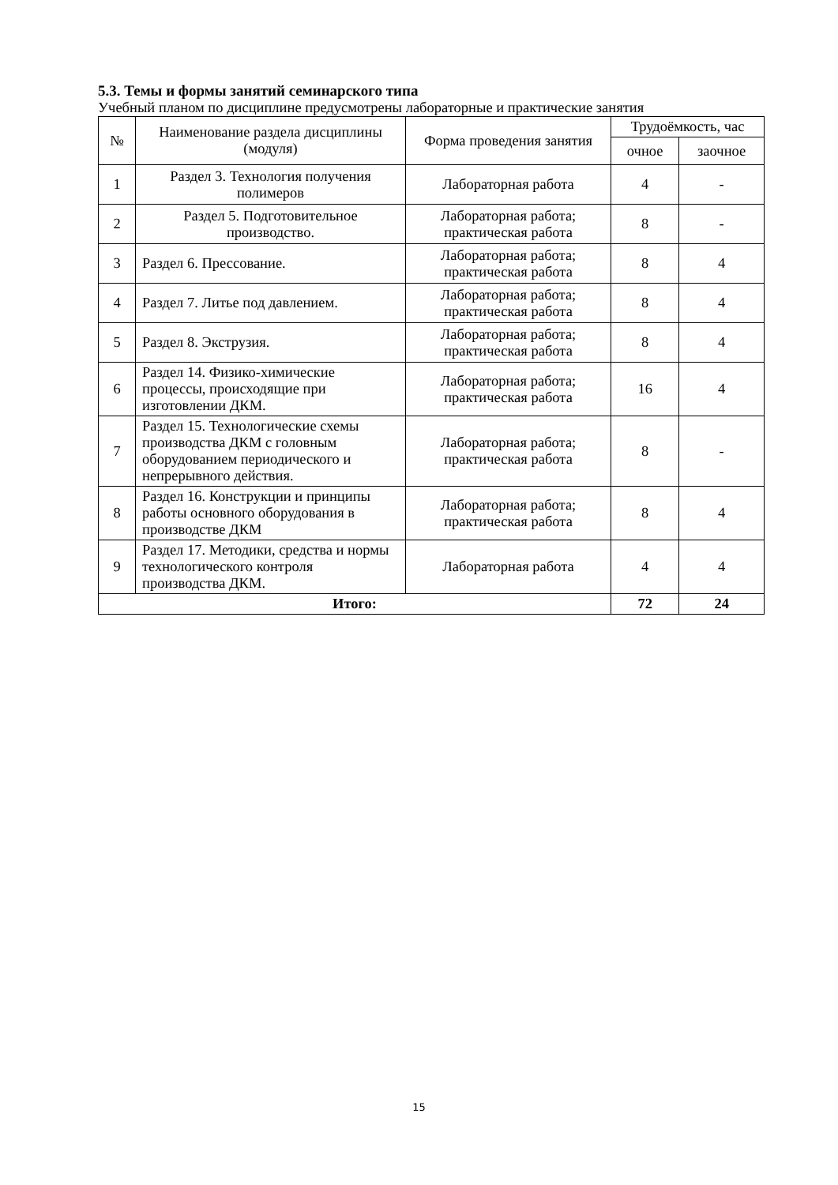5.3. Темы и формы занятий семинарского типа
Учебный планом по дисциплине предусмотрены лабораторные и практические занятия
| № | Наименование раздела дисциплины (модуля) | Форма проведения занятия | Трудоёмкость, час | |
| --- | --- | --- | --- | --- |
| | | | очное | заочное |
| 1 | Раздел 3. Технология получения полимеров | Лабораторная работа | 4 | - |
| 2 | Раздел 5. Подготовительное производство. | Лабораторная работа; практическая работа | 8 | - |
| 3 | Раздел 6. Прессование. | Лабораторная работа; практическая работа | 8 | 4 |
| 4 | Раздел 7. Литье под давлением. | Лабораторная работа; практическая работа | 8 | 4 |
| 5 | Раздел 8. Экструзия. | Лабораторная работа; практическая работа | 8 | 4 |
| 6 | Раздел 14. Физико-химические процессы, происходящие при изготовлении ДКМ. | Лабораторная работа; практическая работа | 16 | 4 |
| 7 | Раздел 15. Технологические схемы производства ДКМ с головным оборудованием периодического и непрерывного действия. | Лабораторная работа; практическая работа | 8 | - |
| 8 | Раздел 16. Конструкции и принципы работы основного оборудования в производстве ДКМ | Лабораторная работа; практическая работа | 8 | 4 |
| 9 | Раздел 17. Методики, средства и нормы технологического контроля производства ДКМ. | Лабораторная работа | 4 | 4 |
| Итого: | | | 72 | 24 |
15